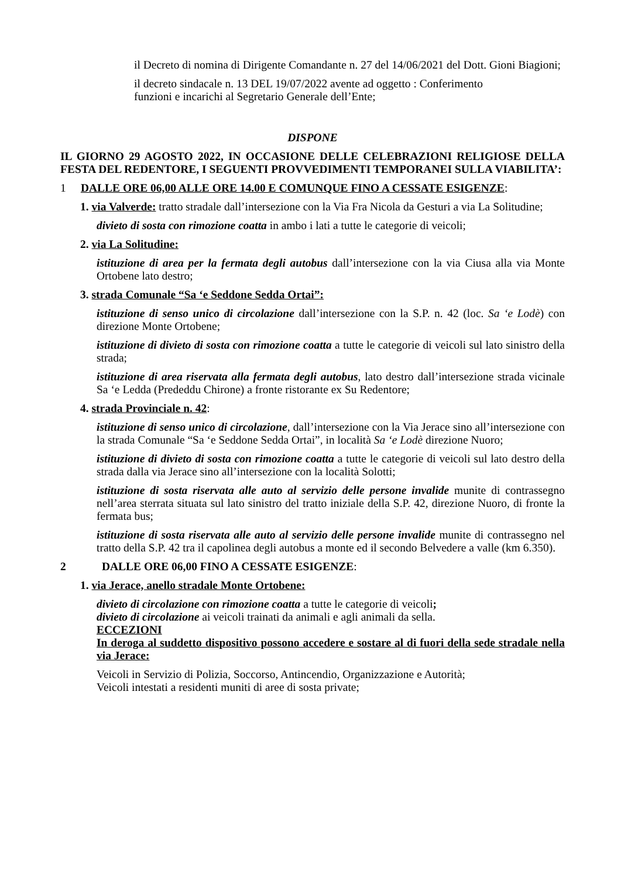il Decreto di nomina di Dirigente Comandante n. 27 del 14/06/2021 del Dott. Gioni Biagioni;
il decreto sindacale n. 13 DEL 19/07/2022 avente ad oggetto : Conferimento
funzioni e incarichi al Segretario Generale dell’Ente;
DISPONE
IL GIORNO 29 AGOSTO 2022, IN OCCASIONE DELLE CELEBRAZIONI RELIGIOSE DELLA FESTA DEL REDENTORE, I SEGUENTI PROVVEDIMENTI TEMPORANEI SULLA VIABILITA’:
1 DALLE ORE 06,00 ALLE ORE 14.00 E COMUNQUE FINO A CESSATE ESIGENZE:
1. via Valverde: tratto stradale dall’intersezione con la Via Fra Nicola da Gesturi a via La Solitudine;
divieto di sosta con rimozione coatta in ambo i lati a tutte le categorie di veicoli;
2. via La Solitudine:
istituzione di area per la fermata degli autobus dall’intersezione con la via Ciusa alla via Monte Ortobene lato destro;
3. strada Comunale “Sa ‘e Seddone Sedda Ortai”:
istituzione di senso unico di circolazione dall’intersezione con la S.P. n. 42 (loc. Sa ‘e Lodè) con direzione Monte Ortobene;
istituzione di divieto di sosta con rimozione coatta a tutte le categorie di veicoli sul lato sinistro della strada;
istituzione di area riservata alla fermata degli autobus, lato destro dall’intersezione strada vicinale Sa ‘e Ledda (Prededdu Chirone) a fronte ristorante ex Su Redentore;
4. strada Provinciale n. 42:
istituzione di senso unico di circolazione, dall’intersezione con la Via Jerace sino all’intersezione con la strada Comunale “Sa ‘e Seddone Sedda Ortai”, in località Sa ‘e Lodè direzione Nuoro;
istituzione di divieto di sosta con rimozione coatta a tutte le categorie di veicoli sul lato destro della strada dalla via Jerace sino all’intersezione con la località Solotti;
istituzione di sosta riservata alle auto al servizio delle persone invalide munite di contrassegno nell’area sterrata situata sul lato sinistro del tratto iniziale della S.P. 42, direzione Nuoro, di fronte la fermata bus;
istituzione di sosta riservata alle auto al servizio delle persone invalide munite di contrassegno nel tratto della S.P. 42 tra il capolinea degli autobus a monte ed il secondo Belvedere a valle (km 6.350).
2 DALLE ORE 06,00 FINO A CESSATE ESIGENZE:
1. via Jerace, anello stradale Monte Ortobene:
divieto di circolazione con rimozione coatta a tutte le categorie di veicoli;
divieto di circolazione ai veicoli trainati da animali e agli animali da sella.
ECCEZIONI
In deroga al suddetto dispositivo possono accedere e sostare al di fuori della sede stradale nella via Jerace:
Veicoli in Servizio di Polizia, Soccorso, Antincendio, Organizzazione e Autorità;
Veicoli intestati a residenti muniti di aree di sosta private;